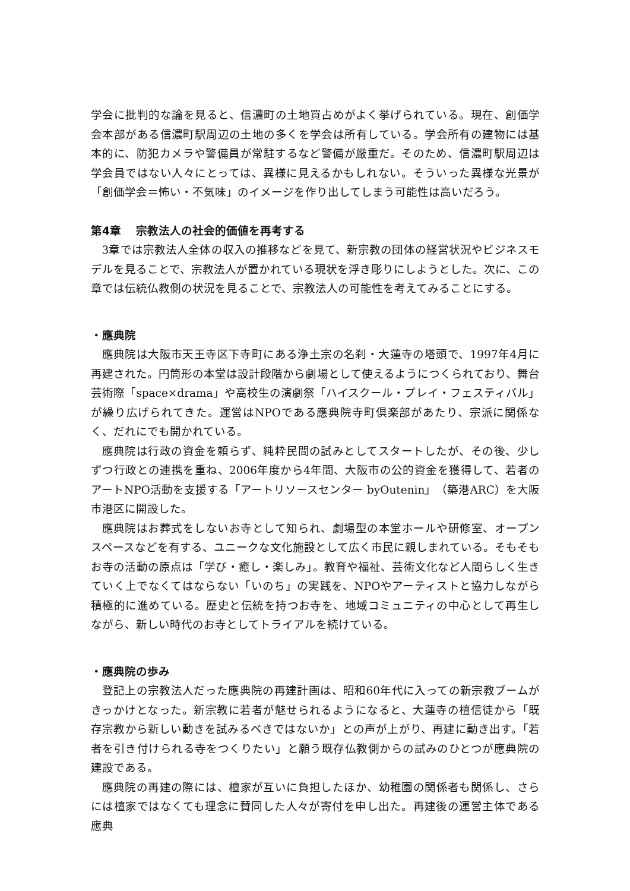学会に批判的な論を見ると、信濃町の土地買占めがよく挙げられている。現在、創価学会本部がある信濃町駅周辺の土地の多くを学会は所有している。学会所有の建物には基本的に、防犯カメラや警備員が常駐するなど警備が厳重だ。そのため、信濃町駅周辺は学会員ではない人々にとっては、異様に見えるかもしれない。そういった異様な光景が「創価学会＝怖い・不気味」のイメージを作り出してしまう可能性は高いだろう。
第4章　 宗教法人の社会的価値を再考する
3章では宗教法人全体の収入の推移などを見て、新宗教の団体の経営状況やビジネスモデルを見ることで、宗教法人が置かれている現状を浮き彫りにしようとした。次に、この章では伝統仏教側の状況を見ることで、宗教法人の可能性を考えてみることにする。
・應典院
應典院は大阪市天王寺区下寺町にある浄土宗の名刹・大蓮寺の塔頭で、1997年4月に再建された。円筒形の本堂は設計段階から劇場として使えるようにつくられており、舞台芸術際「space×drama」や高校生の演劇祭「ハイスクール・プレイ・フェスティバル」が繰り広げられてきた。運営はNPOである應典院寺町倶楽部があたり、宗派に関係なく、だれにでも開かれている。
應典院は行政の資金を頼らず、純粋民間の試みとしてスタートしたが、その後、少しずつ行政との連携を重ね、2006年度から4年間、大阪市の公的資金を獲得して、若者のアートNPO活動を支援する「アートリソースセンター byOutenin」（築港ARC）を大阪市港区に開設した。
應典院はお葬式をしないお寺として知られ、劇場型の本堂ホールや研修室、オープンスペースなどを有する、ユニークな文化施設として広く市民に親しまれている。そもそもお寺の活動の原点は「学び・癒し・楽しみ」。教育や福祉、芸術文化など人間らしく生きていく上でなくてはならない「いのち」の実践を、NPOやアーティストと協力しながら積極的に進めている。歴史と伝統を持つお寺を、地域コミュニティの中心として再生しながら、新しい時代のお寺としてトライアルを続けている。
・應典院の歩み
登記上の宗教法人だった應典院の再建計画は、昭和60年代に入っての新宗教ブームがきっかけとなった。新宗教に若者が魅せられるようになると、大蓮寺の檀信徒から「既存宗教から新しい動きを試みるべきではないか」との声が上がり、再建に動き出す。「若者を引き付けられる寺をつくりたい」と願う既存仏教側からの試みのひとつが應典院の建設である。
應典院の再建の際には、檀家が互いに負担したほか、幼稚園の関係者も関係し、さらには檀家ではなくても理念に賛同した人々が寄付を申し出た。再建後の運営主体である應典